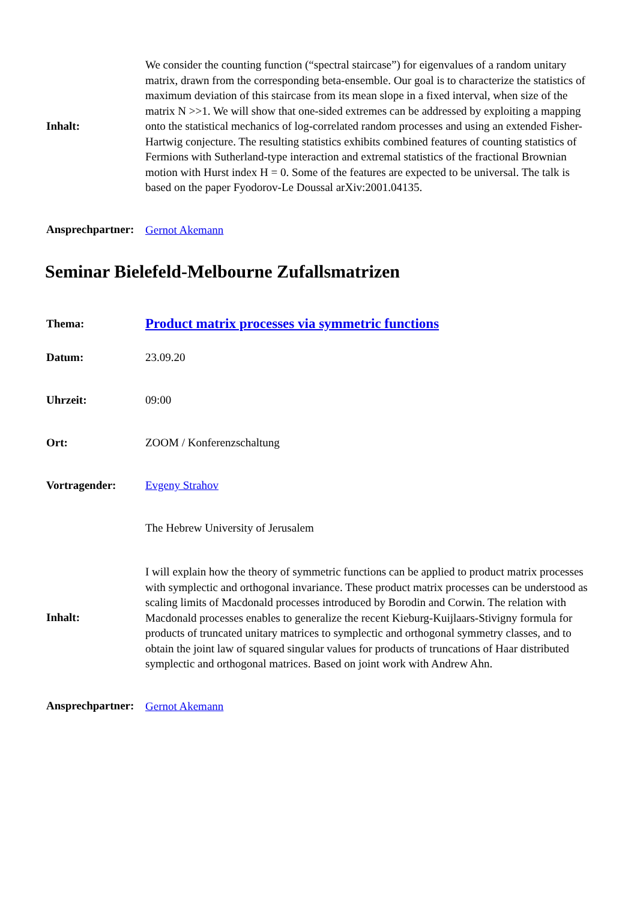| Inhalt: | We consider the counting function (“spectral staircase”) for eigenvalues of a random unitary matrix, drawn from the corresponding beta-ensemble. Our goal is to characterize the statistics of maximum deviation of this staircase from its mean slope in a fixed interval, when size of the matrix N >>1. We will show that one-sided extremes can be addressed by exploiting a mapping onto the statistical mechanics of log-correlated random processes and using an extended Fisher-Hartwig conjecture. The resulting statistics exhibits combined features of counting statistics of Fermions with Sutherland-type interaction and extremal statistics of the fractional Brownian motion with Hurst index H = 0. Some of the features are expected to be universal. The talk is based on the paper Fyodorov-Le Doussal arXiv:2001.04135. |
| Ansprechpartner: | Gernot Akemann |
Seminar Bielefeld-Melbourne Zufallsmatrizen
| Thema: | Product matrix processes via symmetric functions |
| Datum: | 23.09.20 |
| Uhrzeit: | 09:00 |
| Ort: | ZOOM / Konferenzschaltung |
| Vortragender: | Evgeny Strahov |
| | The Hebrew University of Jerusalem |
| Inhalt: | I will explain how the theory of symmetric functions can be applied to product matrix processes with symplectic and orthogonal invariance. These product matrix processes can be understood as scaling limits of Macdonald processes introduced by Borodin and Corwin. The relation with Macdonald processes enables to generalize the recent Kieburg-Kuijlaars-Stivigny formula for products of truncated unitary matrices to symplectic and orthogonal symmetry classes, and to obtain the joint law of squared singular values for products of truncations of Haar distributed symplectic and orthogonal matrices. Based on joint work with Andrew Ahn. |
| Ansprechpartner: | Gernot Akemann |